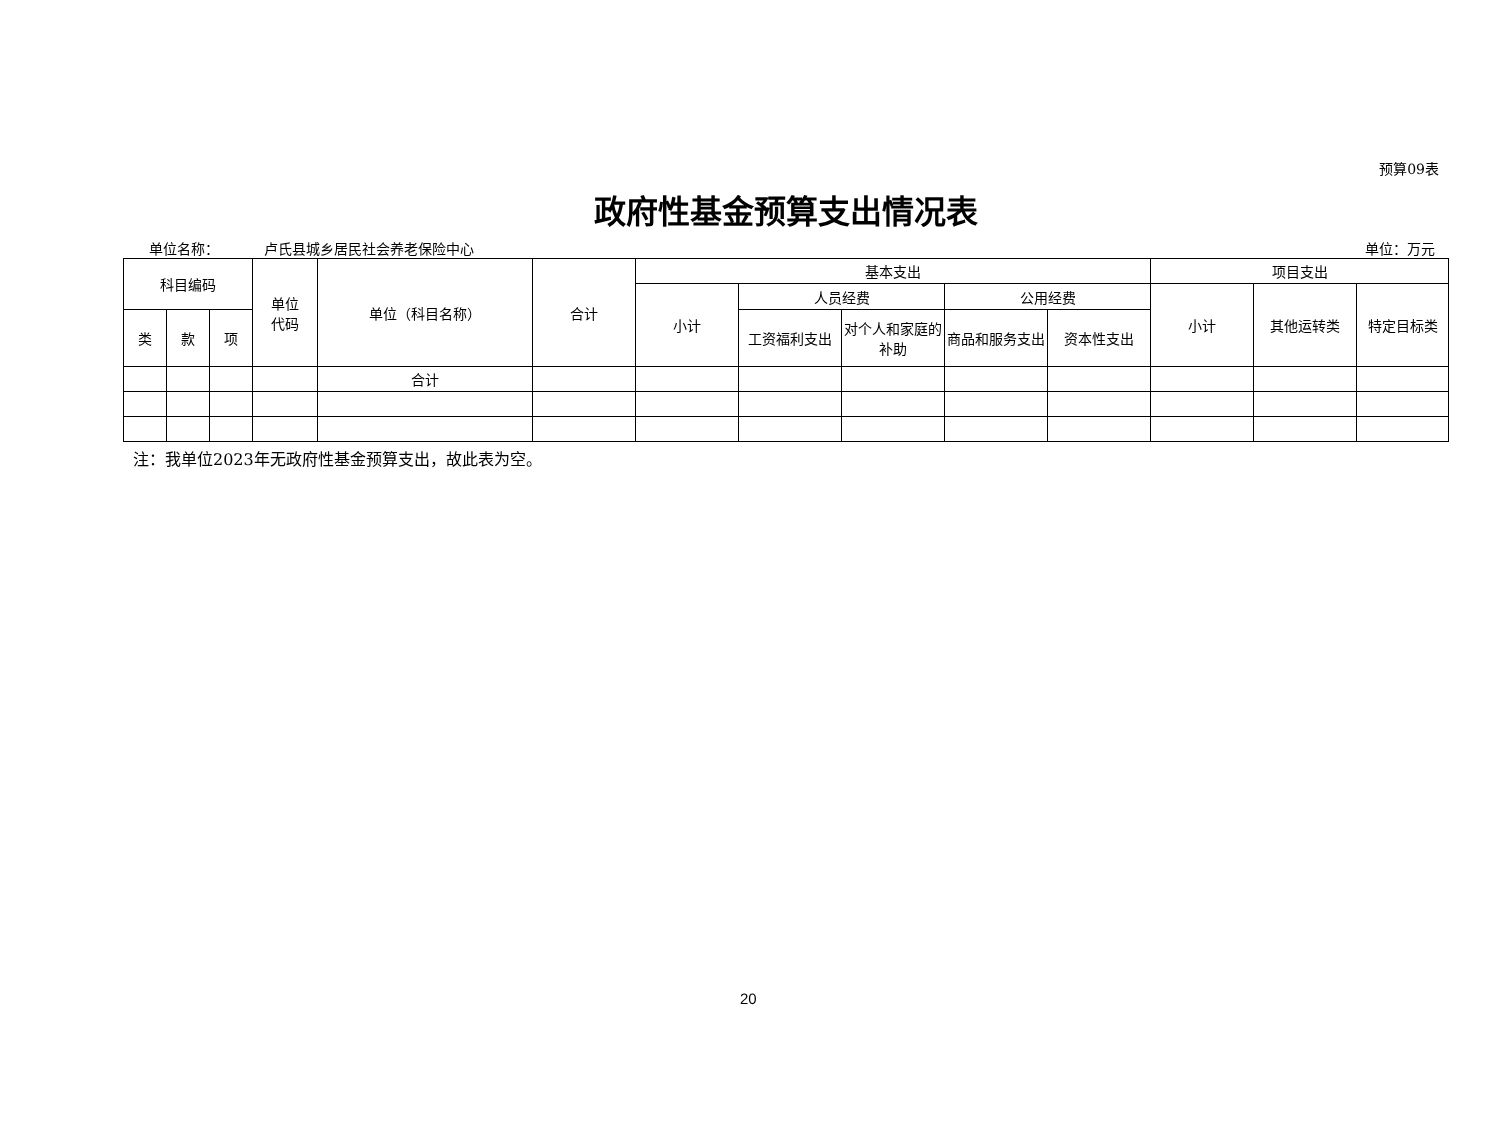预算09表
政府性基金预算支出情况表
单位名称： 卢氏县城乡居民社会养老保险中心 单位：万元
| 科目编码 | | | 单位 代码 | 单位（科目名称） | 合计 | 基本支出 | | | | | 项目支出 | | |
| --- | --- | --- | --- | --- | --- | --- | --- | --- | --- | --- | --- | --- | --- |
| | | | | | | 小计 | 人员经费 | | 公用经费 | | 小计 | 其他运转类 | 特定目标类 |
| 类 | 款 | 项 | | | | | 工资福利支出 | 对个人和家庭的补助 | 商品和服务支出 | 资本性支出 | | | |
| | | | | 合计 | | | | | | | | | |
注：我单位2023年无政府性基金预算支出，故此表为空。
20